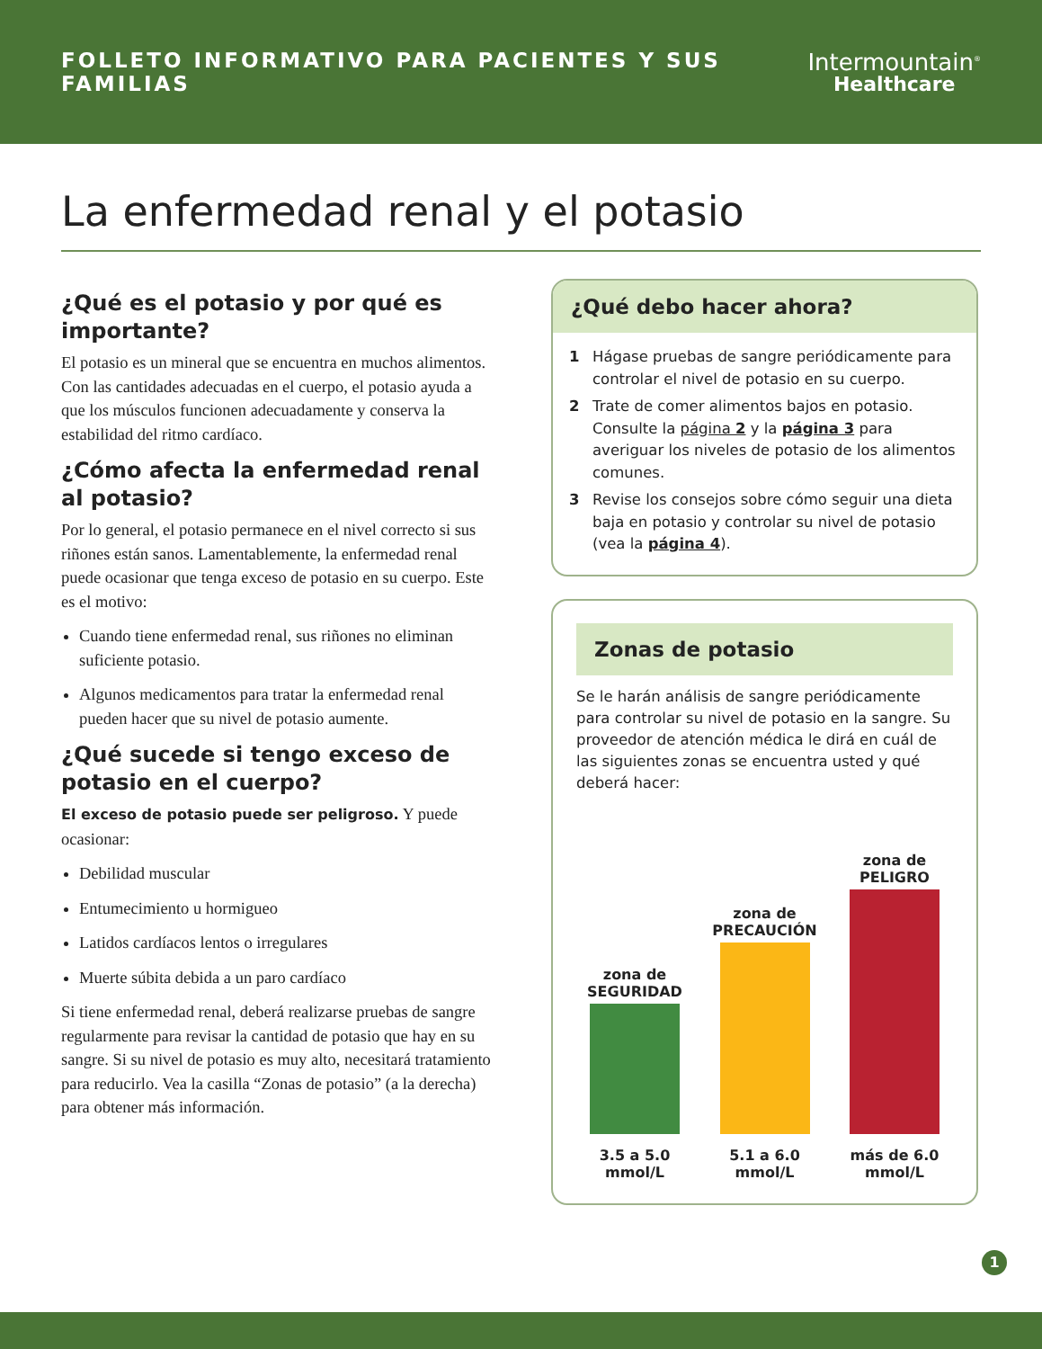FOLLETO INFORMATIVO PARA PACIENTES Y SUS FAMILIAS
Intermountain<sup>®</sup>
Healthcare
La enfermedad renal y el potasio
¿Qué es el potasio y por qué es importante?
El potasio es un mineral que se encuentra en muchos alimentos. Con las cantidades adecuadas en el cuerpo, el potasio ayuda a que los músculos funcionen adecuadamente y conserva la estabilidad del ritmo cardíaco.
¿Cómo afecta la enfermedad renal al potasio?
Por lo general, el potasio permanece en el nivel correcto si sus riñones están sanos. Lamentablemente, la enfermedad renal puede ocasionar que tenga exceso de potasio en su cuerpo. Este es el motivo:
Cuando tiene enfermedad renal, sus riñones no eliminan suficiente potasio.
Algunos medicamentos para tratar la enfermedad renal pueden hacer que su nivel de potasio aumente.
¿Qué sucede si tengo exceso de potasio en el cuerpo?
El exceso de potasio puede ser peligroso. Y puede ocasionar:
Debilidad muscular
Entumecimiento u hormigueo
Latidos cardíacos lentos o irregulares
Muerte súbita debida a un paro cardíaco
Si tiene enfermedad renal, deberá realizarse pruebas de sangre regularmente para revisar la cantidad de potasio que hay en su sangre. Si su nivel de potasio es muy alto, necesitará tratamiento para reducirlo. Vea la casilla “Zonas de potasio” (a la derecha) para obtener más información.
¿Qué debo hacer ahora?
1 Hágase pruebas de sangre periódicamente para controlar el nivel de potasio en su cuerpo.
2 Trate de comer alimentos bajos en potasio. Consulte la página 2 y la página 3 para averiguar los niveles de potasio de los alimentos comunes.
3 Revise los consejos sobre cómo seguir una dieta baja en potasio y controlar su nivel de potasio (vea la página 4).
Zonas de potasio
Se le harán análisis de sangre periódicamente para controlar su nivel de potasio en la sangre. Su proveedor de atención médica le dirá en cuál de las siguientes zonas se encuentra usted y qué deberá hacer:
zona de
SEGURIDAD
zona de
PRECAUCIÓN
zona de
PELIGRO
3.5 a 5.0
mmol/L
5.1 a 6.0
mmol/L
más de 6.0
mmol/L
1